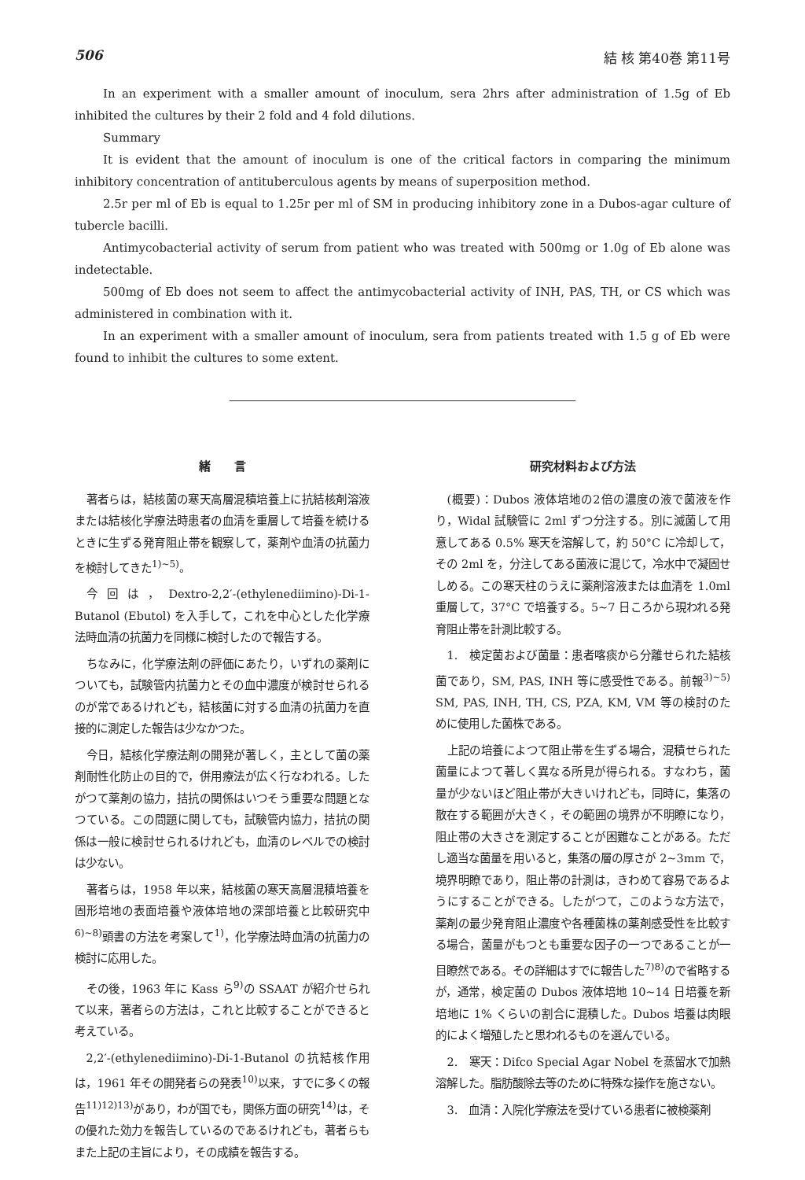506 結 核 第40巻 第11号
In an experiment with a smaller amount of inoculum, sera 2hrs after administration of 1.5g of Eb inhibited the cultures by their 2 fold and 4 fold dilutions.
Summary
It is evident that the amount of inoculum is one of the critical factors in comparing the minimum inhibitory concentration of antituberculous agents by means of superposition method.
2.5r per ml of Eb is equal to 1.25r per ml of SM in producing inhibitory zone in a Dubos-agar culture of tubercle bacilli.
Antimycobacterial activity of serum from patient who was treated with 500mg or 1.0g of Eb alone was indetectable.
500mg of Eb does not seem to affect the antimycobacterial activity of INH, PAS, TH, or CS which was administered in combination with it.
In an experiment with a smaller amount of inoculum, sera from patients treated with 1.5 g of Eb were found to inhibit the cultures to some extent.
緒　　言
著者らは，結核菌の寒天高層混積培養上に抗結核剤溶液または結核化学療法時患者の血清を重層して培養を続けるときに生ずる発育阻止帯を観察して，薬剤や血清の抗菌力を検討してきた<sup>1)~5)</sup>。
今回は，Dextro-2,2′-(ethylenediimino)-Di-1-Butanol (Ebutol) を入手して，これを中心とした化学療法時血清の抗菌力を同様に検討したので報告する。
ちなみに，化学療法剤の評価にあたり，いずれの薬剤についても，試験管内抗菌力とその血中濃度が検討せられるのが常であるけれども，結核菌に対する血清の抗菌力を直接的に測定した報告は少なかつた。
今日，結核化学療法剤の開発が著しく，主として菌の薬剤耐性化防止の目的で，併用療法が広く行なわれる。したがつて薬剤の協力，拮抗の関係はいつそう重要な問題となつている。この問題に関しても，試験管内協力，拮抗の関係は一般に検討せられるけれども，血清のレベルでの検討は少ない。
著者らは，1958 年以来，結核菌の寒天高層混積培養を固形培地の表面培養や液体培地の深部培養と比較研究中<sup>6)~8)</sup>頭書の方法を考案して<sup>1)</sup>，化学療法時血清の抗菌力の検討に応用した。
その後，1963 年に Kass ら<sup>9)</sup>の SSAAT が紹介せられて以来，著者らの方法は，これと比較することができると考えている。
2,2′-(ethylenediimino)-Di-1-Butanol の抗結核作用は，1961 年その開発者らの発表<sup>10)</sup>以来，すでに多くの報告<sup>11)12)13)</sup>があり，わが国でも，関係方面の研究<sup>14)</sup>は，その優れた効力を報告しているのであるけれども，著者らもまた上記の主旨により，その成績を報告する。
研究材料および方法
(概要)：Dubos 液体培地の2倍の濃度の液で菌液を作り，Widal 試験管に 2ml ずつ分注する。別に滅菌して用意してある 0.5% 寒天を溶解して，約 50°C に冷却して，その 2ml を，分注してある菌液に混じて，冷水中で凝固せしめる。この寒天柱のうえに薬剤溶液または血清を 1.0ml 重層して，37°C で培養する。5~7 日ころから現われる発育阻止帯を計測比較する。
1.　検定菌および菌量：患者喀痰から分離せられた結核菌であり，SM, PAS, INH 等に感受性である。前報<sup>3)~5)</sup> SM, PAS, INH, TH, CS, PZA, KM, VM 等の検討のために使用した菌株である。
上記の培養によつて阻止帯を生ずる場合，混積せられた菌量によつて著しく異なる所見が得られる。すなわち，菌量が少ないほど阻止帯が大きいけれども，同時に，集落の散在する範囲が大きく，その範囲の境界が不明瞭になり，阻止帯の大きさを測定することが困難なことがある。ただし適当な菌量を用いると，集落の層の厚さが 2~3mm で，境界明瞭であり，阻止帯の計測は，きわめて容易であるようにすることができる。したがつて，このような方法で，薬剤の最少発育阻止濃度や各種菌株の薬剤感受性を比較する場合，菌量がもつとも重要な因子の一つであることが一目瞭然である。その詳細はすでに報告した<sup>7)8)</sup>ので省略するが，通常，検定菌の Dubos 液体培地 10~14 日培養を新培地に 1% くらいの割合に混積した。Dubos 培養は肉眼的によく増殖したと思われるものを選んでいる。
2.　寒天：Difco Special Agar Nobel を蒸留水で加熱溶解した。脂肪酸除去等のために特殊な操作を施さない。
3.　血清：入院化学療法を受けている患者に被検薬剤